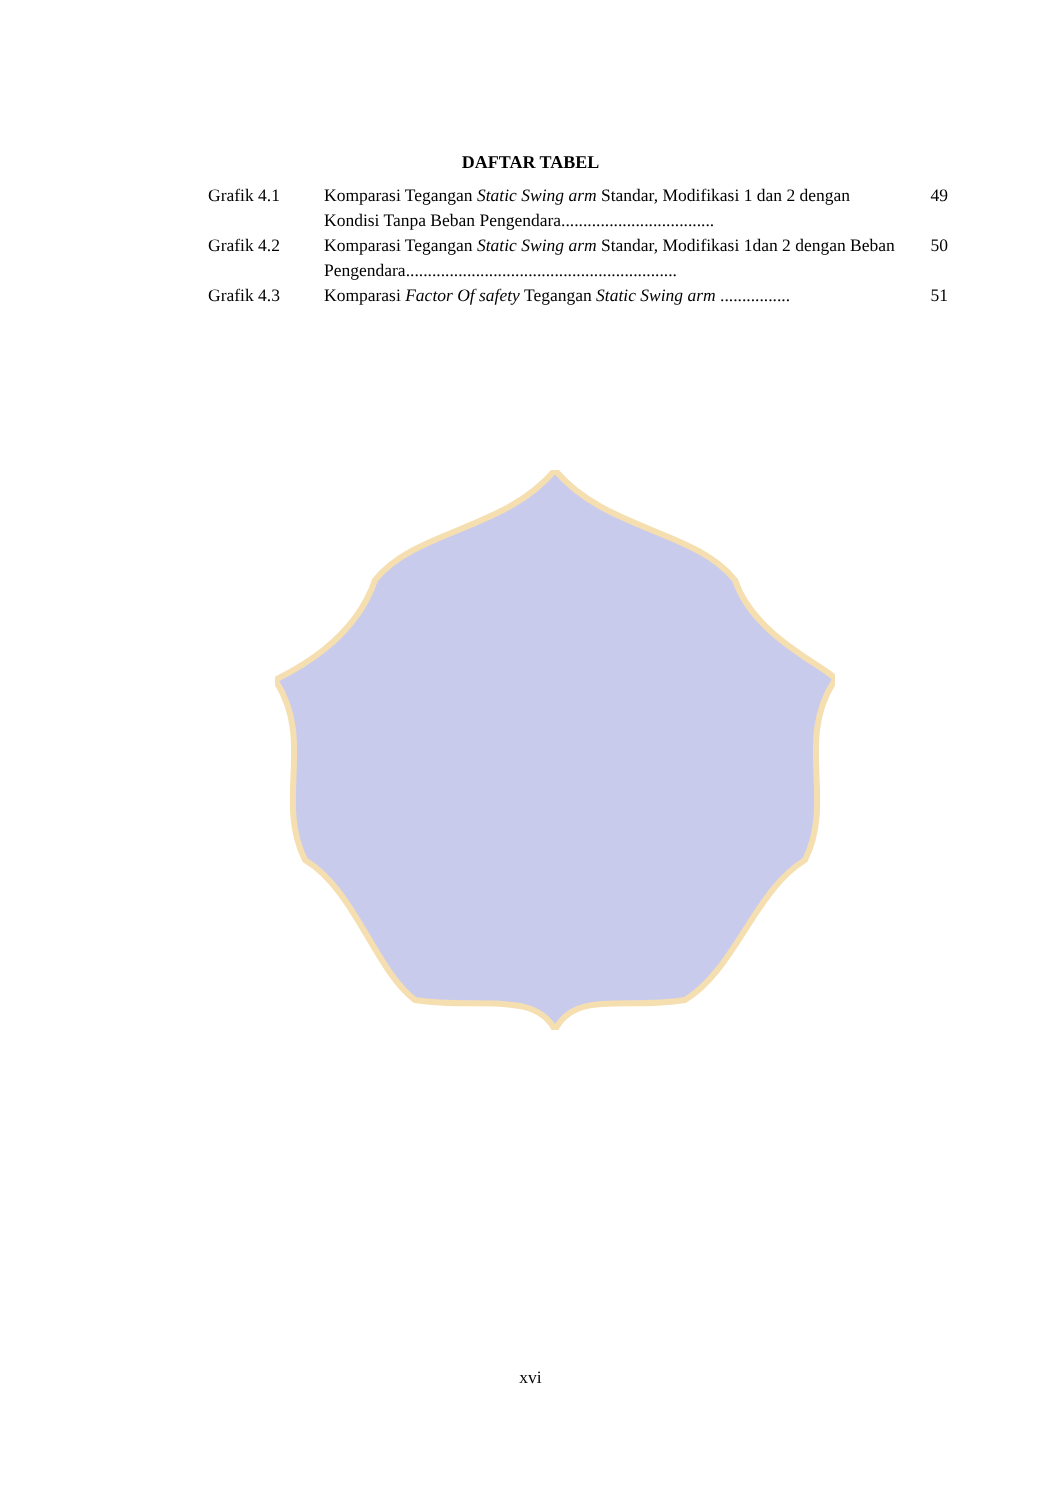DAFTAR TABEL
| Grafik 4.1 | Komparasi Tegangan Static Swing arm Standar, Modifikasi 1 dan 2 dengan Kondisi Tanpa Beban Pengendara................................... | 49 |
| Grafik 4.2 | Komparasi Tegangan Static Swing arm Standar, Modifikasi 1dan 2 dengan Beban Pengendara.............................................................. | 50 |
| Grafik 4.3 | Komparasi Factor Of safety Tegangan Static Swing arm ................ | 51 |
xvi